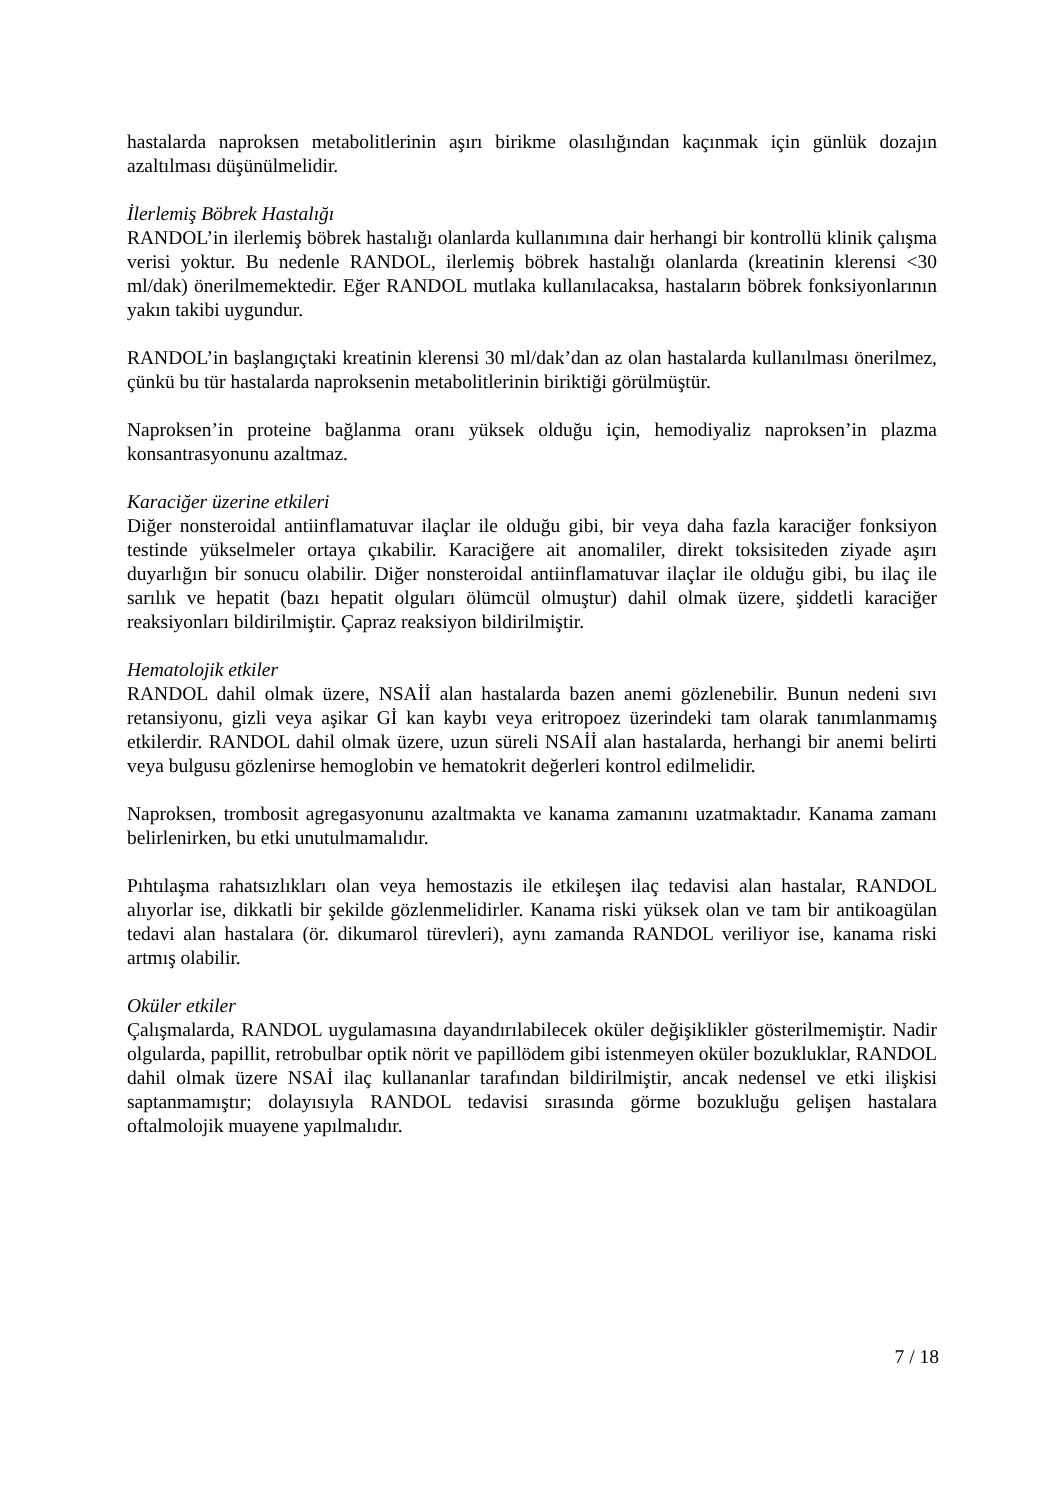hastalarda naproksen metabolitlerinin aşırı birikme olasılığından kaçınmak için günlük dozajın azaltılması düşünülmelidir.
İlerlemiş Böbrek Hastalığı
RANDOL’in ilerlemiş böbrek hastalığı olanlarda kullanımına dair herhangi bir kontrollü klinik çalışma verisi yoktur. Bu nedenle RANDOL, ilerlemiş böbrek hastalığı olanlarda (kreatinin klerensi <30 ml/dak) önerilmemektedir. Eğer RANDOL mutlaka kullanılacaksa, hastaların böbrek fonksiyonlarının yakın takibi uygundur.
RANDOL’in başlangıçtaki kreatinin klerensi 30 ml/dak’dan az olan hastalarda kullanılması önerilmez, çünkü bu tür hastalarda naproksenin metabolitlerinin biriktiği görülmüştür.
Naproksen’in proteine bağlanma oranı yüksek olduğu için, hemodiyaliz naproksen’in plazma konsantrasyonunu azaltmaz.
Karaciğer üzerine etkileri
Diğer nonsteroidal antiinflamatuvar ilaçlar ile olduğu gibi, bir veya daha fazla karaciğer fonksiyon testinde yükselmeler ortaya çıkabilir. Karaciğere ait anomaliler, direkt toksisiteden ziyade aşırı duyarlığın bir sonucu olabilir. Diğer nonsteroidal antiinflamatuvar ilaçlar ile olduğu gibi, bu ilaç ile sarılık ve hepatit (bazı hepatit olguları ölümcül olmuştur) dahil olmak üzere, şiddetli karaciğer reaksiyonları bildirilmiştir. Çapraz reaksiyon bildirilmiştir.
Hematolojik etkiler
RANDOL dahil olmak üzere, NSAİİ alan hastalarda bazen anemi gözlenebilir. Bunun nedeni sıvı retansiyonu, gizli veya aşikar Gİ kan kaybı veya eritropoez üzerindeki tam olarak tanımlanmamış etkilerdir. RANDOL dahil olmak üzere, uzun süreli NSAİİ alan hastalarda, herhangi bir anemi belirti veya bulgusu gözlenirse hemoglobin ve hematokrit değerleri kontrol edilmelidir.
Naproksen, trombosit agregasyonunu azaltmakta ve kanama zamanını uzatmaktadır. Kanama zamanı belirlenirken, bu etki unutulmamalıdır.
Pıhtılaşma rahatsızlıkları olan veya hemostazis ile etkileşen ilaç tedavisi alan hastalar, RANDOL alıyorlar ise, dikkatli bir şekilde gözlenmelidirler. Kanama riski yüksek olan ve tam bir antikoagülan tedavi alan hastalara (ör. dikumarol türevleri), aynı zamanda RANDOL veriliyor ise, kanama riski artmış olabilir.
Oküler etkiler
Çalışmalarda, RANDOL uygulamasına dayandırılabilecek oküler değişiklikler gösterilmemiştir. Nadir olgularda, papillit, retrobulbar optik nörit ve papillödem gibi istenmeyen oküler bozukluklar, RANDOL dahil olmak üzere NSAİ ilaç kullananlar tarafından bildirilmiştir, ancak nedensel ve etki ilişkisi saptanmamıştır; dolayısıyla RANDOL tedavisi sırasında görme bozukluğu gelişen hastalara oftalmolojik muayene yapılmalıdır.
7 / 18